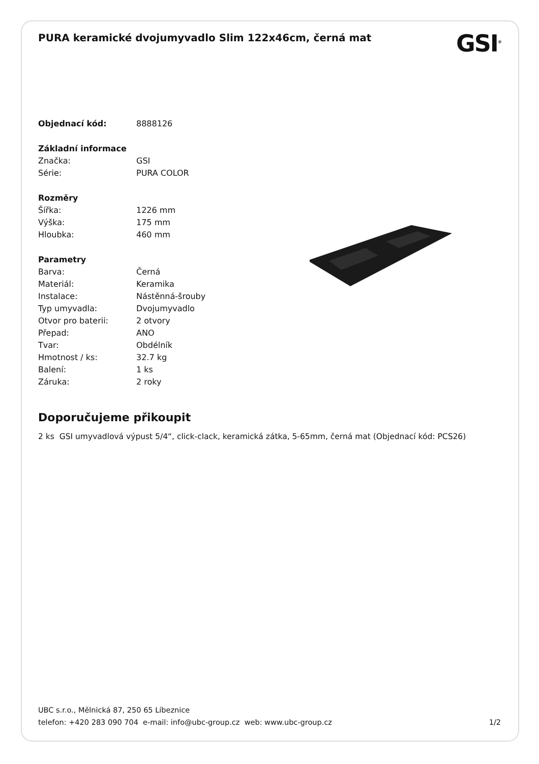PURA keramické dvojumyvadlo Slim 122x46cm, černá mat
GSI<sup>®</sup>
| Objednací kód: | 8888126 |
| Základní informace | |
| Značka: | GSI |
| Série: | PURA COLOR |
| Rozměry | |
| Šířka: | 1226 mm |
| Výška: | 175 mm |
| Hloubka: | 460 mm |
| Parametry | |
| Barva: | Černá |
| Materiál: | Keramika |
| Instalace: | Nástěnná-šrouby |
| Typ umyvadla: | Dvojumyvadlo |
| Otvor pro baterii: | 2 otvory |
| Přepad: | ANO |
| Tvar: | Obdélník |
| Hmotnost / ks: | 32.7 kg |
| Balení: | 1 ks |
| Záruka: | 2 roky |
Doporučujeme přikoupit
2 ks GSI umyvadlová výpust 5/4“, click-clack, keramická zátka, 5-65mm, černá mat (Objednací kód: PCS26)
UBC s.r.o., Mělnická 87, 250 65 Líbeznice
telefon: +420 283 090 704 e-mail: info@ubc-group.cz web: www.ubc-group.cz
1/2